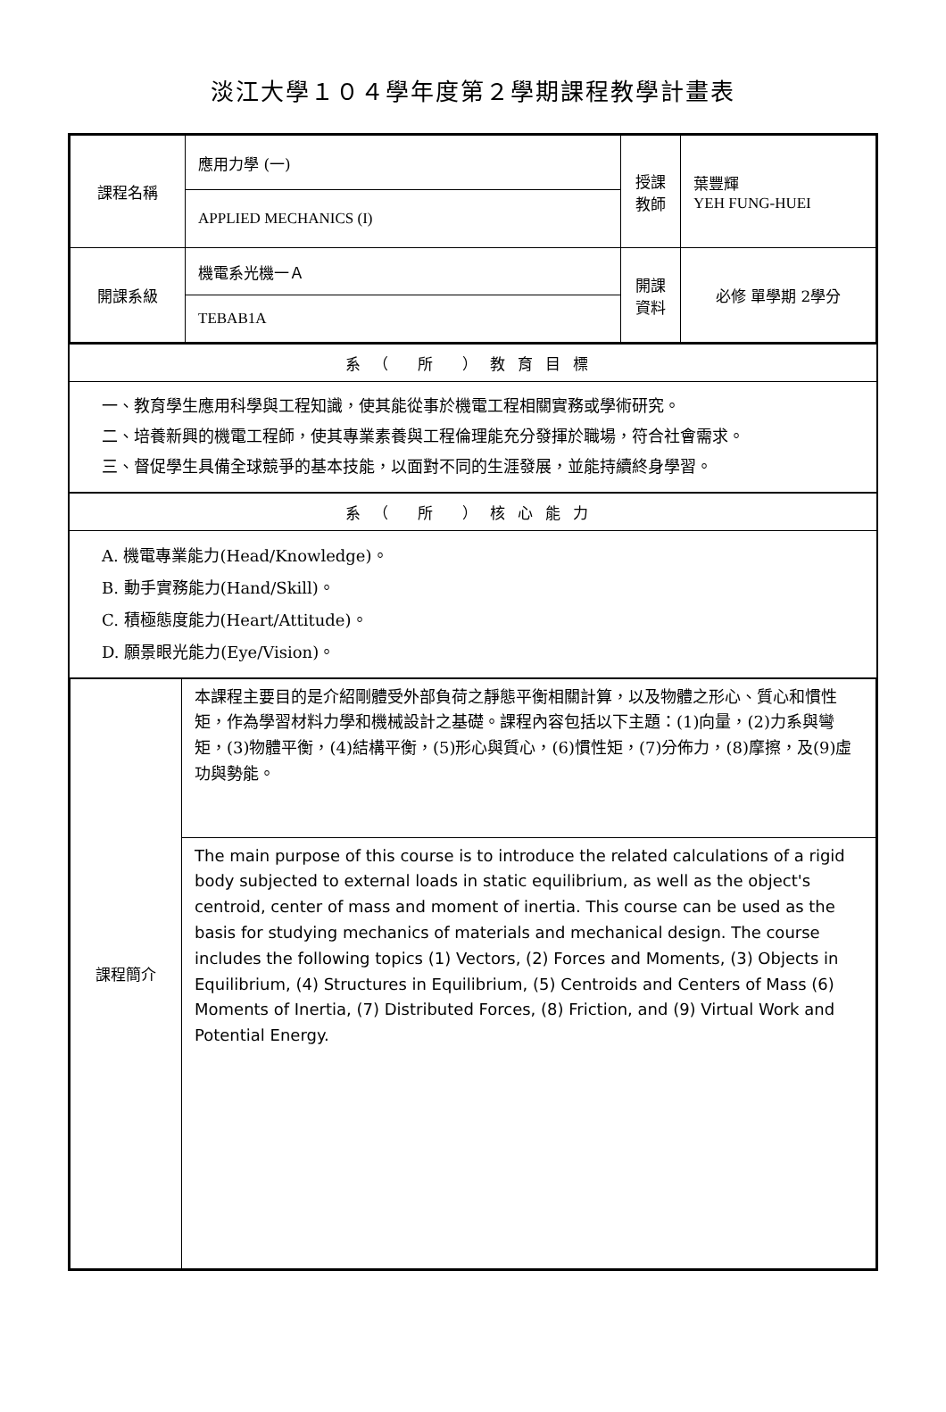淡江大學１０４學年度第２學期課程教學計畫表
| 課程名稱 | 應用力學 (一) | 授課教師 | 葉豐輝 YEH FUNG-HUEI |
| | APPLIED MECHANICS (I) | | |
| 開課系級 | 機電系光機一Ａ | 開課資料 | 必修 單學期 2學分 |
| | TEBAB1A | | |
系（ 所 ）教育目標
一、教育學生應用科學與工程知識，使其能從事於機電工程相關實務或學術研究。
二、培養新興的機電工程師，使其專業素養與工程倫理能充分發揮於職場，符合社會需求。
三、督促學生具備全球競爭的基本技能，以面對不同的生涯發展，並能持續終身學習。
系（ 所 ）核心能力
A. 機電專業能力(Head/Knowledge)。
B. 動手實務能力(Hand/Skill)。
C. 積極態度能力(Heart/Attitude)。
D. 願景眼光能力(Eye/Vision)。
| 課程簡介 | 本課程主要目的是介紹剛體受外部負荷之靜態平衡相關計算，以及物體之形心、質心和慣性矩，作為學習材料力學和機械設計之基礎。課程內容包括以下主題：(1)向量，(2)力系與彎矩，(3)物體平衡，(4)結構平衡，(5)形心與質心，(6)慣性矩，(7)分佈力，(8)摩擦，及(9)虛功與勢能。 |
| | The main purpose of this course is to introduce the related calculations of a rigid body subjected to external loads in static equilibrium, as well as the object's centroid, center of mass and moment of inertia. This course can be used as the basis for studying mechanics of materials and mechanical design. The course includes the following topics (1) Vectors, (2) Forces and Moments, (3) Objects in Equilibrium, (4) Structures in Equilibrium, (5) Centroids and Centers of Mass (6) Moments of Inertia, (7) Distributed Forces, (8) Friction, and (9) Virtual Work and Potential Energy. |